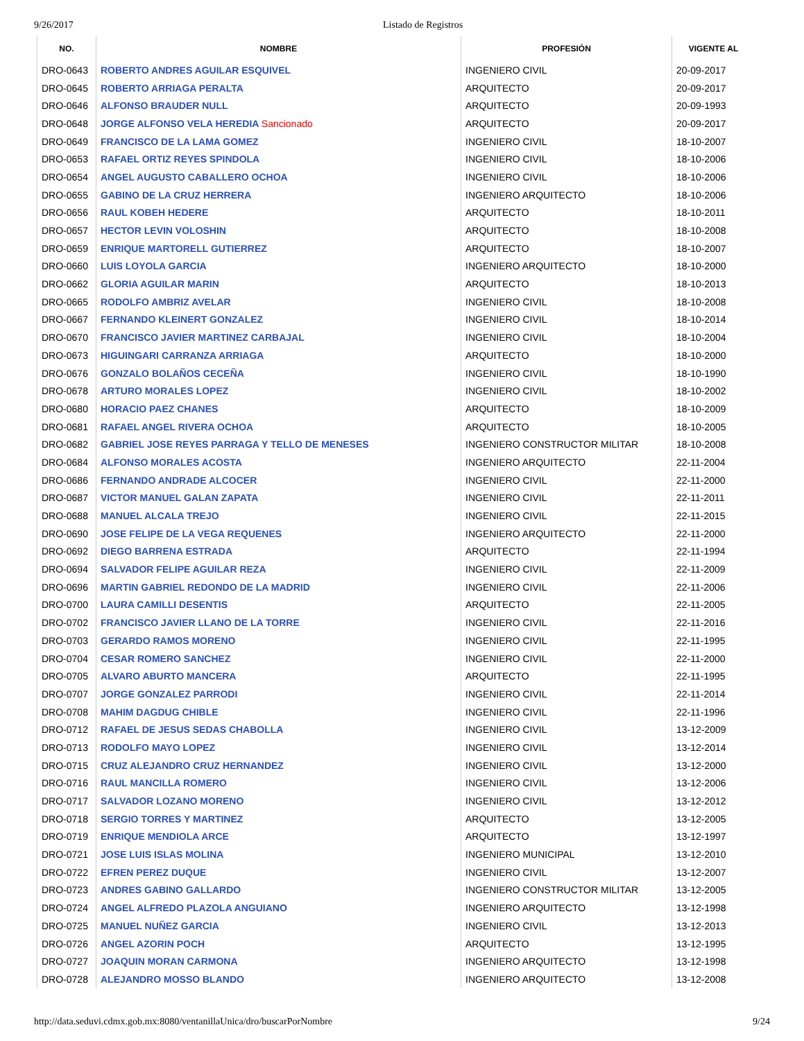9/26/2017 Listado de Registros
| NO. | NOMBRE | PROFESIÓN | VIGENTE AL |
| --- | --- | --- | --- |
| DRO-0643 | ROBERTO ANDRES AGUILAR ESQUIVEL | INGENIERO CIVIL | 20-09-2017 |
| DRO-0645 | ROBERTO ARRIAGA PERALTA | ARQUITECTO | 20-09-2017 |
| DRO-0646 | ALFONSO BRAUDER NULL | ARQUITECTO | 20-09-1993 |
| DRO-0648 | JORGE ALFONSO VELA HEREDIA Sancionado | ARQUITECTO | 20-09-2017 |
| DRO-0649 | FRANCISCO DE LA LAMA GOMEZ | INGENIERO CIVIL | 18-10-2007 |
| DRO-0653 | RAFAEL ORTIZ REYES SPINDOLA | INGENIERO CIVIL | 18-10-2006 |
| DRO-0654 | ANGEL AUGUSTO CABALLERO OCHOA | INGENIERO CIVIL | 18-10-2006 |
| DRO-0655 | GABINO DE LA CRUZ HERRERA | INGENIERO ARQUITECTO | 18-10-2006 |
| DRO-0656 | RAUL KOBEH HEDERE | ARQUITECTO | 18-10-2011 |
| DRO-0657 | HECTOR LEVIN VOLOSHIN | ARQUITECTO | 18-10-2008 |
| DRO-0659 | ENRIQUE MARTORELL GUTIERREZ | ARQUITECTO | 18-10-2007 |
| DRO-0660 | LUIS LOYOLA GARCIA | INGENIERO ARQUITECTO | 18-10-2000 |
| DRO-0662 | GLORIA AGUILAR MARIN | ARQUITECTO | 18-10-2013 |
| DRO-0665 | RODOLFO AMBRIZ AVELAR | INGENIERO CIVIL | 18-10-2008 |
| DRO-0667 | FERNANDO KLEINERT GONZALEZ | INGENIERO CIVIL | 18-10-2014 |
| DRO-0670 | FRANCISCO JAVIER MARTINEZ CARBAJAL | INGENIERO CIVIL | 18-10-2004 |
| DRO-0673 | HIGUINGARI CARRANZA ARRIAGA | ARQUITECTO | 18-10-2000 |
| DRO-0676 | GONZALO BOLAÑOS CECEÑA | INGENIERO CIVIL | 18-10-1990 |
| DRO-0678 | ARTURO MORALES LOPEZ | INGENIERO CIVIL | 18-10-2002 |
| DRO-0680 | HORACIO PAEZ CHANES | ARQUITECTO | 18-10-2009 |
| DRO-0681 | RAFAEL ANGEL RIVERA OCHOA | ARQUITECTO | 18-10-2005 |
| DRO-0682 | GABRIEL JOSE REYES PARRAGA Y TELLO DE MENESES | INGENIERO CONSTRUCTOR MILITAR | 18-10-2008 |
| DRO-0684 | ALFONSO MORALES ACOSTA | INGENIERO ARQUITECTO | 22-11-2004 |
| DRO-0686 | FERNANDO ANDRADE ALCOCER | INGENIERO CIVIL | 22-11-2000 |
| DRO-0687 | VICTOR MANUEL GALAN ZAPATA | INGENIERO CIVIL | 22-11-2011 |
| DRO-0688 | MANUEL ALCALA TREJO | INGENIERO CIVIL | 22-11-2015 |
| DRO-0690 | JOSE FELIPE DE LA VEGA REQUENES | INGENIERO ARQUITECTO | 22-11-2000 |
| DRO-0692 | DIEGO BARRENA ESTRADA | ARQUITECTO | 22-11-1994 |
| DRO-0694 | SALVADOR FELIPE AGUILAR REZA | INGENIERO CIVIL | 22-11-2009 |
| DRO-0696 | MARTIN GABRIEL REDONDO DE LA MADRID | INGENIERO CIVIL | 22-11-2006 |
| DRO-0700 | LAURA CAMILLI DESENTIS | ARQUITECTO | 22-11-2005 |
| DRO-0702 | FRANCISCO JAVIER LLANO DE LA TORRE | INGENIERO CIVIL | 22-11-2016 |
| DRO-0703 | GERARDO RAMOS MORENO | INGENIERO CIVIL | 22-11-1995 |
| DRO-0704 | CESAR ROMERO SANCHEZ | INGENIERO CIVIL | 22-11-2000 |
| DRO-0705 | ALVARO ABURTO MANCERA | ARQUITECTO | 22-11-1995 |
| DRO-0707 | JORGE GONZALEZ PARRODI | INGENIERO CIVIL | 22-11-2014 |
| DRO-0708 | MAHIM DAGDUG CHIBLE | INGENIERO CIVIL | 22-11-1996 |
| DRO-0712 | RAFAEL DE JESUS SEDAS CHABOLLA | INGENIERO CIVIL | 13-12-2009 |
| DRO-0713 | RODOLFO MAYO LOPEZ | INGENIERO CIVIL | 13-12-2014 |
| DRO-0715 | CRUZ ALEJANDRO CRUZ HERNANDEZ | INGENIERO CIVIL | 13-12-2000 |
| DRO-0716 | RAUL MANCILLA ROMERO | INGENIERO CIVIL | 13-12-2006 |
| DRO-0717 | SALVADOR LOZANO MORENO | INGENIERO CIVIL | 13-12-2012 |
| DRO-0718 | SERGIO TORRES Y MARTINEZ | ARQUITECTO | 13-12-2005 |
| DRO-0719 | ENRIQUE MENDIOLA ARCE | ARQUITECTO | 13-12-1997 |
| DRO-0721 | JOSE LUIS ISLAS MOLINA | INGENIERO MUNICIPAL | 13-12-2010 |
| DRO-0722 | EFREN PEREZ DUQUE | INGENIERO CIVIL | 13-12-2007 |
| DRO-0723 | ANDRES GABINO GALLARDO | INGENIERO CONSTRUCTOR MILITAR | 13-12-2005 |
| DRO-0724 | ANGEL ALFREDO PLAZOLA ANGUIANO | INGENIERO ARQUITECTO | 13-12-1998 |
| DRO-0725 | MANUEL NUÑEZ GARCIA | INGENIERO CIVIL | 13-12-2013 |
| DRO-0726 | ANGEL AZORIN POCH | ARQUITECTO | 13-12-1995 |
| DRO-0727 | JOAQUIN MORAN CARMONA | INGENIERO ARQUITECTO | 13-12-1998 |
| DRO-0728 | ALEJANDRO MOSSO BLANDO | INGENIERO ARQUITECTO | 13-12-2008 |
http://data.seduvi.cdmx.gob.mx:8080/ventanillaUnica/dro/buscarPorNombre 9/24